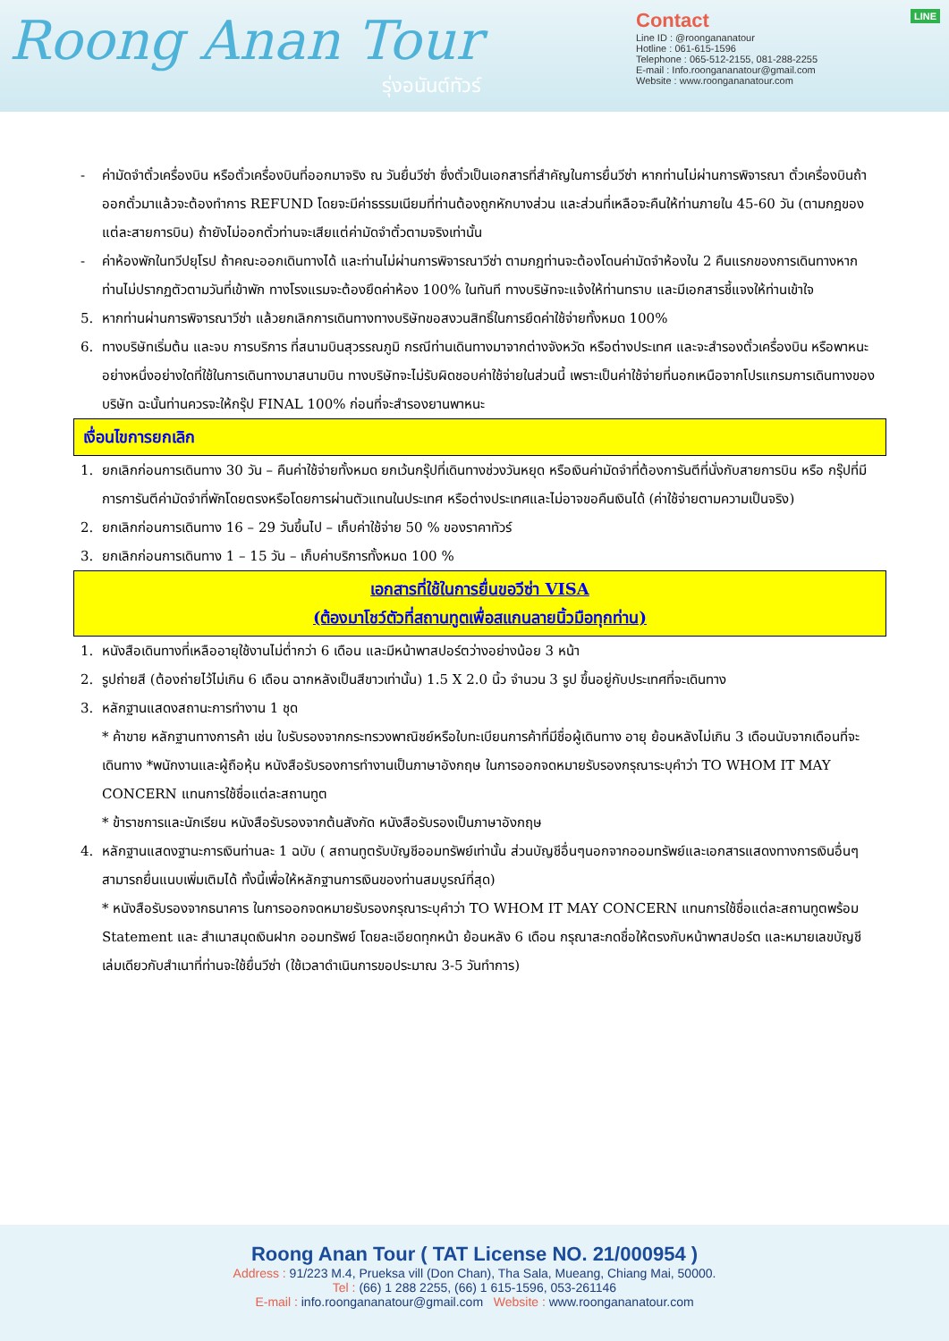Roong Anan Tour
รุ่งอนันต์ทัวร์
LINE Contact
Line ID : @roongananatour
Hotline : 061-615-1596
Telephone : 065-512-2155, 081-288-2255
E-mail : Info.roongananatour@gmail.com
Website : www.roongananatour.com
- ค่ามัดจำตั๋วเครื่องบิน หรือตั๋วเครื่องบินที่ออกมาจริง ณ วันยื่นวีซ่า ซึ่งตั๋วเป็นเอกสารที่สำคัญในการยื่นวีซ่า หากท่านไม่ผ่านการพิจารณา ตั๋วเครื่องบินถ้าออกตั๋วมาแล้วจะต้องทำการ REFUND โดยจะมีค่าธรรมเนียมที่ท่านต้องถูกหักบางส่วน และส่วนที่เหลือจะคืนให้ท่านภายใน 45-60 วัน (ตามกฎของแต่ละสายการบิน) ถ้ายังไม่ออกตั๋วท่านจะเสียแต่ค่ามัดจำตั๋วตามจริงเท่านั้น
- ค่าห้องพักในทวีปยุโรป ถ้าคณะออกเดินทางได้ และท่านไม่ผ่านการพิจารณาวีซ่า ตามกฎท่านจะต้องโดนค่ามัดจำห้องใน 2 คืนแรกของการเดินทางหากท่านไม่ปรากฏตัวตามวันที่เข้าพัก ทางโรงแรมจะต้องยึดค่าห้อง 100% ในทันที ทางบริษัทจะแจ้งให้ท่านทราบ และมีเอกสารชี้แจงให้ท่านเข้าใจ
5. หากท่านผ่านการพิจารณาวีซ่า แล้วยกเลิกการเดินทางทางบริษัทขอสงวนสิทธิ์ในการยึดค่าใช้จ่ายทั้งหมด 100%
6. ทางบริษัทเริ่มต้น และจบ การบริการ ที่สนามบินสุวรรณภูมิ กรณีท่านเดินทางมาจากต่างจังหวัด หรือต่างประเทศ และจะสำรองตั๋วเครื่องบิน หรือพาหนะอย่างหนึ่งอย่างใดที่ใช้ในการเดินทางมาสนามบิน ทางบริษัทจะไม่รับผิดชอบค่าใช้จ่ายในส่วนนี้ เพราะเป็นค่าใช้จ่ายที่นอกเหนือจากโปรแกรมการเดินทางของบริษัท ฉะนั้นท่านควรจะให้กรุ๊ป FINAL 100% ก่อนที่จะสำรองยานพาหนะ
เงื่อนไขการยกเลิก
1. ยกเลิกก่อนการเดินทาง 30 วัน – คืนค่าใช้จ่ายทั้งหมด ยกเว้นกรุ๊ปที่เดินทางช่วงวันหยุด หรือเงินค่ามัดจำที่ต้องการันตีที่นั่งกับสายการบิน หรือ กรุ๊ปที่มีการการันตีค่ามัดจำที่พักโดยตรงหรือโดยการผ่านตัวแทนในประเทศ หรือต่างประเทศและไม่อาจขอคืนเงินได้ (ค่าใช้จ่ายตามความเป็นจริง)
2. ยกเลิกก่อนการเดินทาง 16 – 29 วันขึ้นไป – เก็บค่าใช้จ่าย 50 % ของราคาทัวร์
3. ยกเลิกก่อนการเดินทาง 1 – 15 วัน – เก็บค่าบริการทั้งหมด 100 %
เอกสารที่ใช้ในการยื่นขอวีซ่า VISA
(ต้องมาโชว์ตัวที่สถานทูตเพื่อสแกนลายนิ้วมือทุกท่าน)
1. หนังสือเดินทางที่เหลืออายุใช้งานไม่ต่ำกว่า 6 เดือน และมีหน้าพาสปอร์ตว่างอย่างน้อย 3 หน้า
2. รูปถ่ายสี (ต้องถ่ายไว้ไม่เกิน 6 เดือน ฉากหลังเป็นสีขาวเท่านั้น) 1.5 X 2.0 นิ้ว จำนวน 3 รูป ขึ้นอยู่กับประเทศที่จะเดินทาง
3. หลักฐานแสดงสถานะการทำงาน 1 ชุด
* ค้าขาย หลักฐานทางการค้า เช่น ใบรับรองจากกระทรวงพาณิชย์หรือใบทะเบียนการค้าที่มีชื่อผู้เดินทาง อายุ ย้อนหลังไม่เกิน 3 เดือนนับจากเดือนที่จะเดินทาง *พนักงานและผู้ถือหุ้น หนังสือรับรองการทำงานเป็นภาษาอังกฤษ ในการออกจดหมายรับรองกรุณาระบุคำว่า TO WHOM IT MAY CONCERN แทนการใช้ชื่อแต่ละสถานทูต
* ข้าราชการและนักเรียน หนังสือรับรองจากต้นสังกัด หนังสือรับรองเป็นภาษาอังกฤษ
4. หลักฐานแสดงฐานะการเงินท่านละ 1 ฉบับ ( สถานทูตรับบัญชีออมทรัพย์เท่านั้น ส่วนบัญชีอื่นๆนอกจากออมทรัพย์และเอกสารแสดงทางการเงินอื่นๆ สามารถยื่นแนบเพิ่มเติมได้ ทั้งนี้เพื่อให้หลักฐานการเงินของท่านสมบูรณ์ที่สุด)
* หนังสือรับรองจากธนาคาร ในการออกจดหมายรับรองกรุณาระบุคำว่า TO WHOM IT MAY CONCERN แทนการใช้ชื่อแต่ละสถานทูตพร้อม Statement และ สำเนาสมุดเงินฝาก ออมทรัพย์ โดยละเอียดทุกหน้า ย้อนหลัง 6 เดือน กรุณาสะกดชื่อให้ตรงกับหน้าพาสปอร์ต และหมายเลขบัญชีเล่มเดียวกับสำเนาที่ท่านจะใช้ยื่นวีซ่า (ใช้เวลาดำเนินการขอประมาณ 3-5 วันทำการ)
Roong Anan Tour ( TAT License NO. 21/000954 )
Address : 91/223 M.4, Prueksa vill (Don Chan), Tha Sala, Mueang, Chiang Mai, 50000.
Tel : (66) 1 288 2255, (66) 1 615-1596, 053-261146
E-mail : info.roongananatour@gmail.com Website : www.roongananatour.com